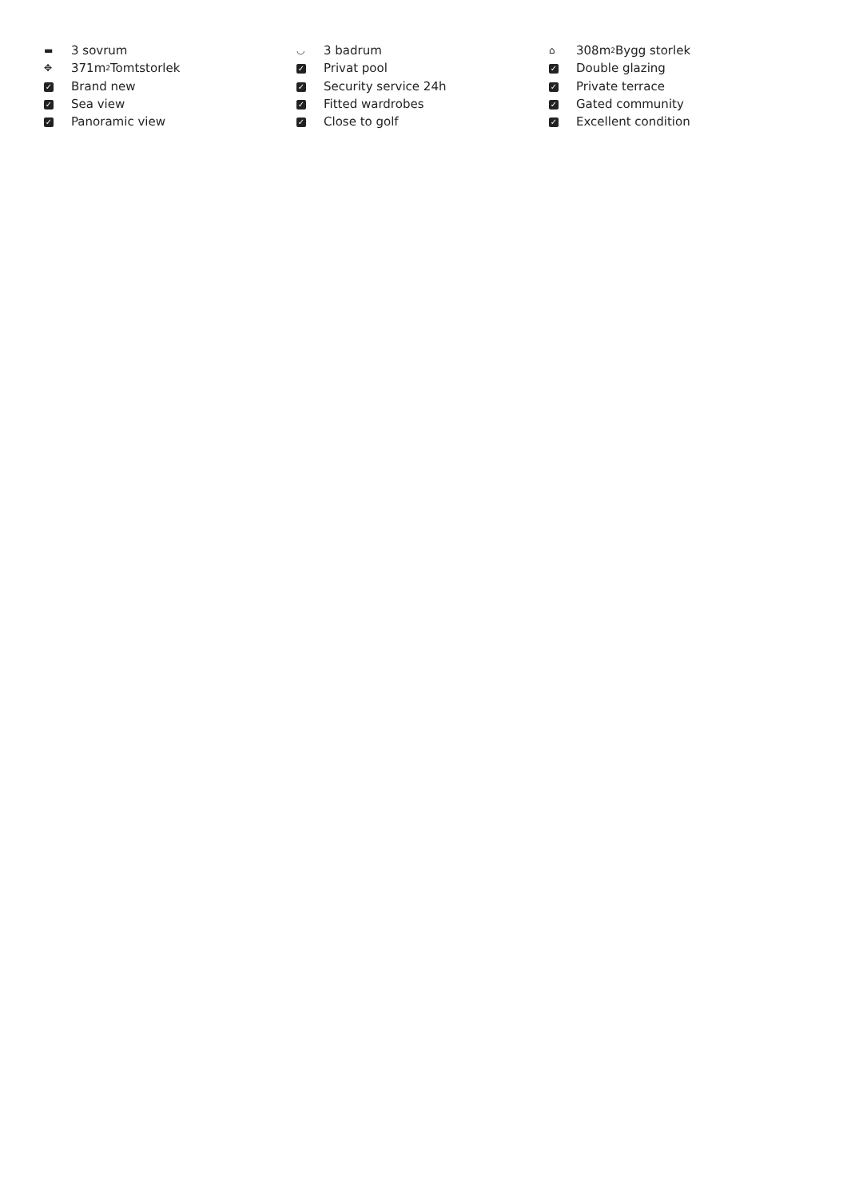▬ 3 sovrum
✥ 371m<sup>2</sup> Tomtstorlek
✓ Brand new
✓ Sea view
✓ Panoramic view
◡ 3 badrum
✓ Privat pool
✓ Security service 24h
✓ Fitted wardrobes
✓ Close to golf
⌂ 308m<sup>2</sup> Bygg storlek
✓ Double glazing
✓ Private terrace
✓ Gated community
✓ Excellent condition